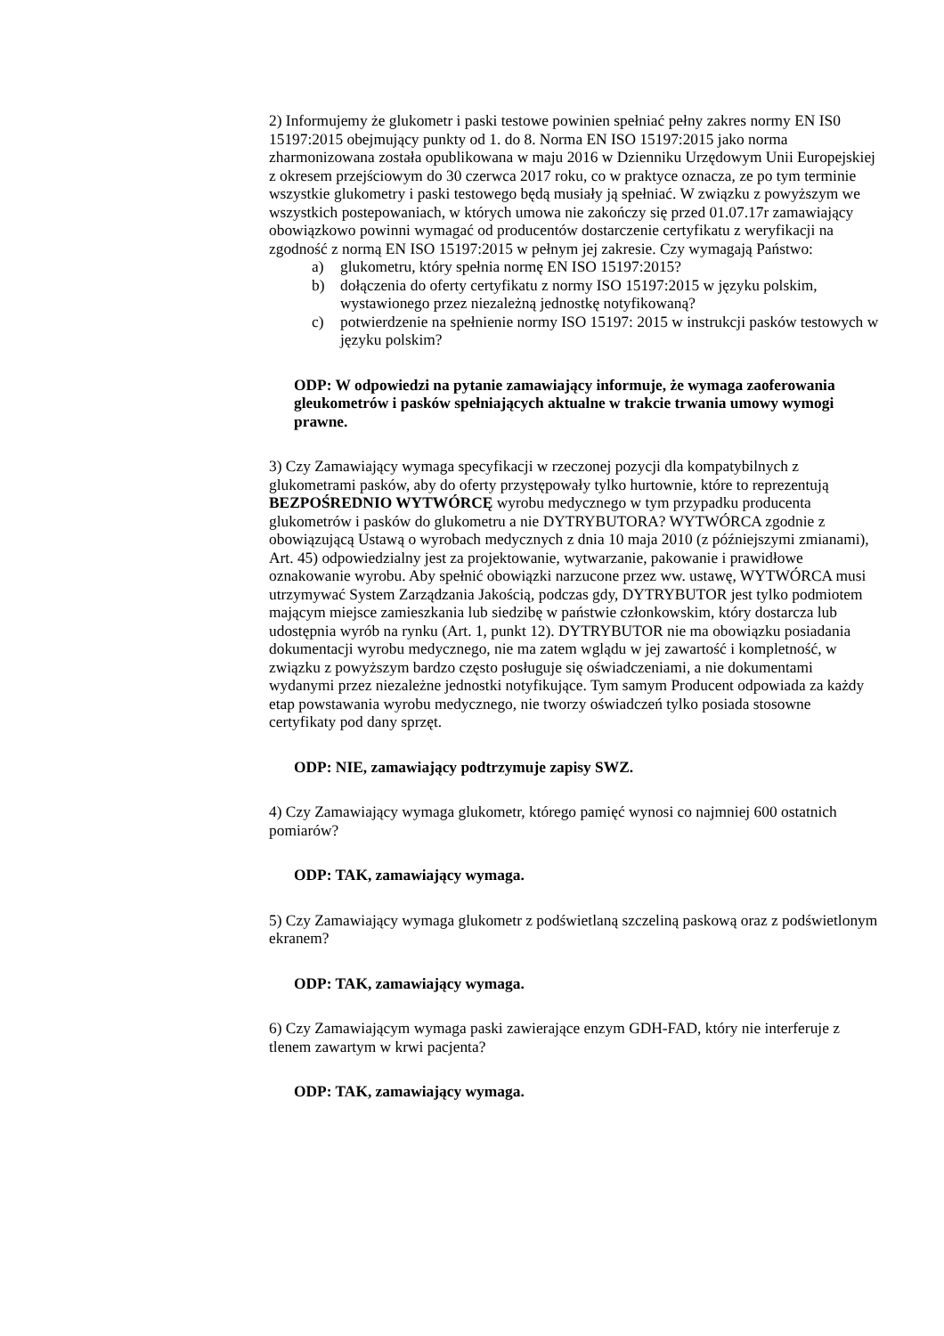2) Informujemy że glukometr i paski testowe powinien spełniać pełny zakres normy EN IS0 15197:2015 obejmujący punkty od 1. do 8. Norma EN ISO 15197:2015 jako norma zharmonizowana została opublikowana w maju 2016 w Dzienniku Urzędowym Unii Europejskiej z okresem przejściowym do 30 czerwca 2017 roku, co w praktyce oznacza, ze po tym terminie wszystkie glukometry i paski testowego będą musiały ją spełniać. W związku z powyższym we wszystkich postepowaniach, w których umowa nie zakończy się przed 01.07.17r zamawiający obowiązkowo powinni wymagać od producentów dostarczenie certyfikatu z weryfikacji na zgodność z normą EN ISO 15197:2015 w pełnym jej zakresie. Czy wymagają Państwo:
a) glukometru, który spełnia normę EN ISO 15197:2015?
b) dołączenia do oferty certyfikatu z normy ISO 15197:2015 w języku polskim, wystawionego przez niezależną jednostkę notyfikowaną?
c) potwierdzenie na spełnienie normy ISO 15197: 2015 w instrukcji pasków testowych w języku polskim?
ODP: W odpowiedzi na pytanie zamawiający informuje, że wymaga zaoferowania gleukometrów i pasków spełniających aktualne w trakcie trwania umowy wymogi prawne.
3) Czy Zamawiający wymaga specyfikacji w rzeczonej pozycji dla kompatybilnych z glukometrami pasków, aby do oferty przystępowały tylko hurtownie, które to reprezentują BEZPOŚREDNIO WYTWÓRCĘ wyrobu medycznego w tym przypadku producenta glukometrów i pasków do glukometru a nie DYTRYBUTORA? WYTWÓRCA zgodnie z obowiązującą Ustawą o wyrobach medycznych z dnia 10 maja 2010 (z późniejszymi zmianami), Art. 45) odpowiedzialny jest za projektowanie, wytwarzanie, pakowanie i prawidłowe oznakowanie wyrobu. Aby spełnić obowiązki narzucone przez ww. ustawę, WYTWÓRCA musi utrzymywać System Zarządzania Jakością, podczas gdy, DYTRYBUTOR jest tylko podmiotem mającym miejsce zamieszkania lub siedzibę w państwie członkowskim, który dostarcza lub udostępnia wyrób na rynku (Art. 1, punkt 12). DYTRYBUTOR nie ma obowiązku posiadania dokumentacji wyrobu medycznego, nie ma zatem wglądu w jej zawartość i kompletność, w związku z powyższym bardzo często posługuje się oświadczeniami, a nie dokumentami wydanymi przez niezależne jednostki notyfikujące. Tym samym Producent odpowiada za każdy etap powstawania wyrobu medycznego, nie tworzy oświadczeń tylko posiada stosowne certyfikaty pod dany sprzęt.
ODP: NIE, zamawiający podtrzymuje zapisy SWZ.
4) Czy Zamawiający wymaga glukometr, którego pamięć wynosi co najmniej 600 ostatnich pomiarów?
ODP: TAK, zamawiający wymaga.
5) Czy Zamawiający wymaga glukometr z podświetlaną szczeliną paskową oraz z podświetlonym ekranem?
ODP: TAK, zamawiający wymaga.
6) Czy Zamawiającym wymaga paski zawierające enzym GDH-FAD, który nie interferuje z tlenem zawartym w krwi pacjenta?
ODP: TAK, zamawiający wymaga.